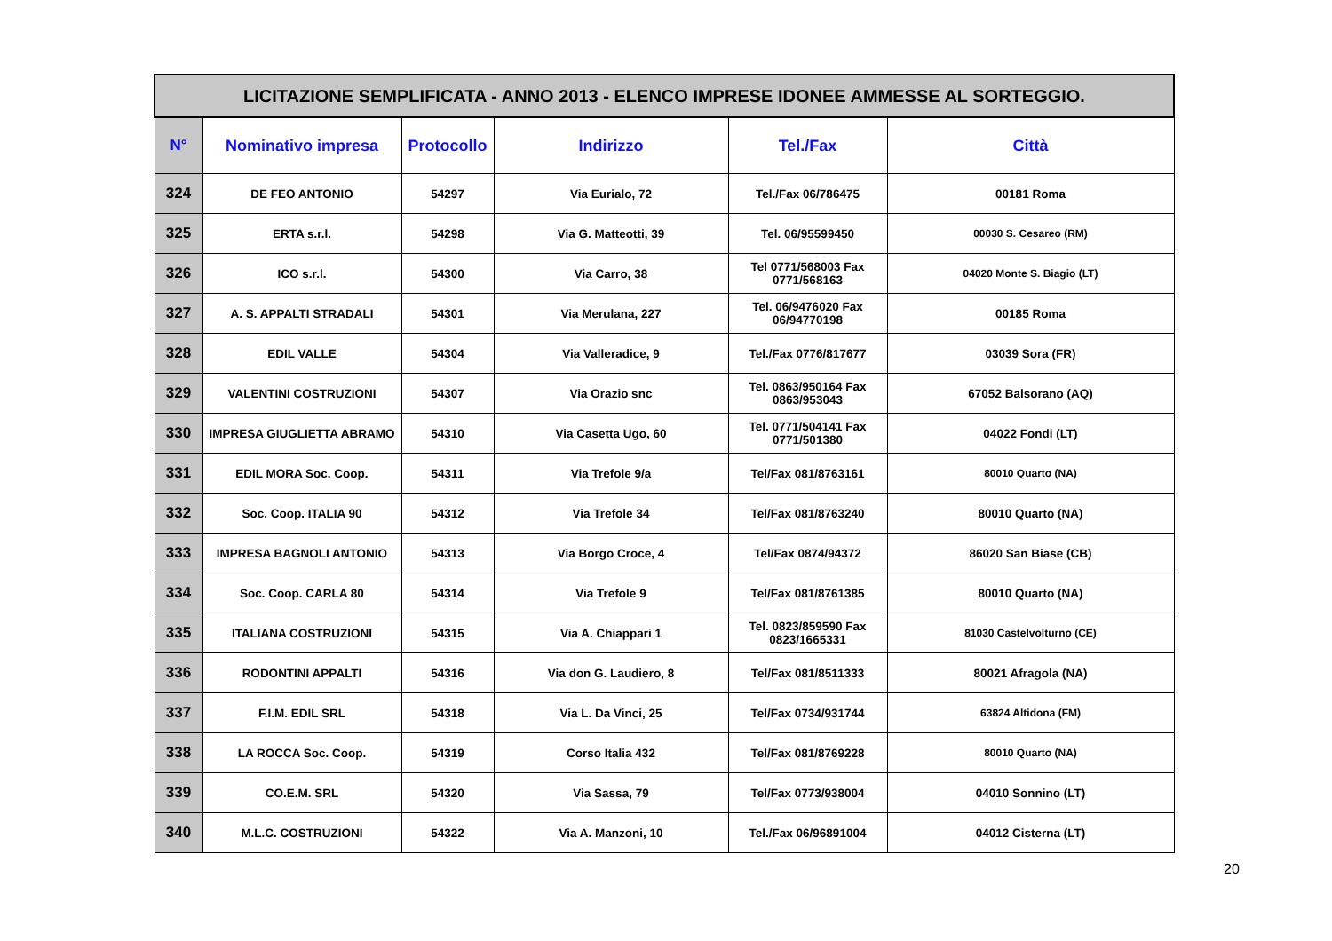| LICITAZIONE SEMPLIFICATA - ANNO 2013 - ELENCO IMPRESE IDONEE AMMESSE AL SORTEGGIO. | | | | | |
| --- | --- | --- | --- | --- | --- |
| N° | Nominativo impresa | Protocollo | Indirizzo | Tel./Fax | Città |
| 324 | DE FEO ANTONIO | 54297 | Via Eurialo, 72 | Tel./Fax 06/786475 | 00181 Roma |
| 325 | ERTA s.r.l. | 54298 | Via G. Matteotti, 39 | Tel. 06/95599450 | 00030 S. Cesareo (RM) |
| 326 | ICO s.r.l. | 54300 | Via Carro, 38 | Tel 0771/568003 Fax 0771/568163 | 04020 Monte S. Biagio (LT) |
| 327 | A. S. APPALTI STRADALI | 54301 | Via Merulana, 227 | Tel. 06/9476020 Fax 06/94770198 | 00185 Roma |
| 328 | EDIL VALLE | 54304 | Via Valleradice, 9 | Tel./Fax 0776/817677 | 03039 Sora (FR) |
| 329 | VALENTINI COSTRUZIONI | 54307 | Via Orazio snc | Tel. 0863/950164 Fax 0863/953043 | 67052 Balsorano (AQ) |
| 330 | IMPRESA GIUGLIETTA ABRAMO | 54310 | Via Casetta Ugo, 60 | Tel. 0771/504141 Fax 0771/501380 | 04022 Fondi (LT) |
| 331 | EDIL MORA Soc. Coop. | 54311 | Via Trefole 9/a | Tel/Fax 081/8763161 | 80010 Quarto (NA) |
| 332 | Soc. Coop. ITALIA 90 | 54312 | Via Trefole 34 | Tel/Fax 081/8763240 | 80010 Quarto (NA) |
| 333 | IMPRESA BAGNOLI ANTONIO | 54313 | Via Borgo Croce, 4 | Tel/Fax 0874/94372 | 86020 San Biase (CB) |
| 334 | Soc. Coop. CARLA 80 | 54314 | Via Trefole 9 | Tel/Fax 081/8761385 | 80010 Quarto (NA) |
| 335 | ITALIANA COSTRUZIONI | 54315 | Via A. Chiappari 1 | Tel. 0823/859590 Fax 0823/1665331 | 81030 Castelvolturno (CE) |
| 336 | RODONTINI APPALTI | 54316 | Via don G. Laudiero, 8 | Tel/Fax 081/8511333 | 80021 Afragola (NA) |
| 337 | F.I.M. EDIL SRL | 54318 | Via L. Da Vinci, 25 | Tel/Fax 0734/931744 | 63824 Altidona (FM) |
| 338 | LA ROCCA Soc. Coop. | 54319 | Corso Italia 432 | Tel/Fax 081/8769228 | 80010 Quarto (NA) |
| 339 | CO.E.M. SRL | 54320 | Via Sassa, 79 | Tel/Fax 0773/938004 | 04010 Sonnino (LT) |
| 340 | M.L.C. COSTRUZIONI | 54322 | Via A. Manzoni, 10 | Tel./Fax 06/96891004 | 04012 Cisterna (LT) |
20